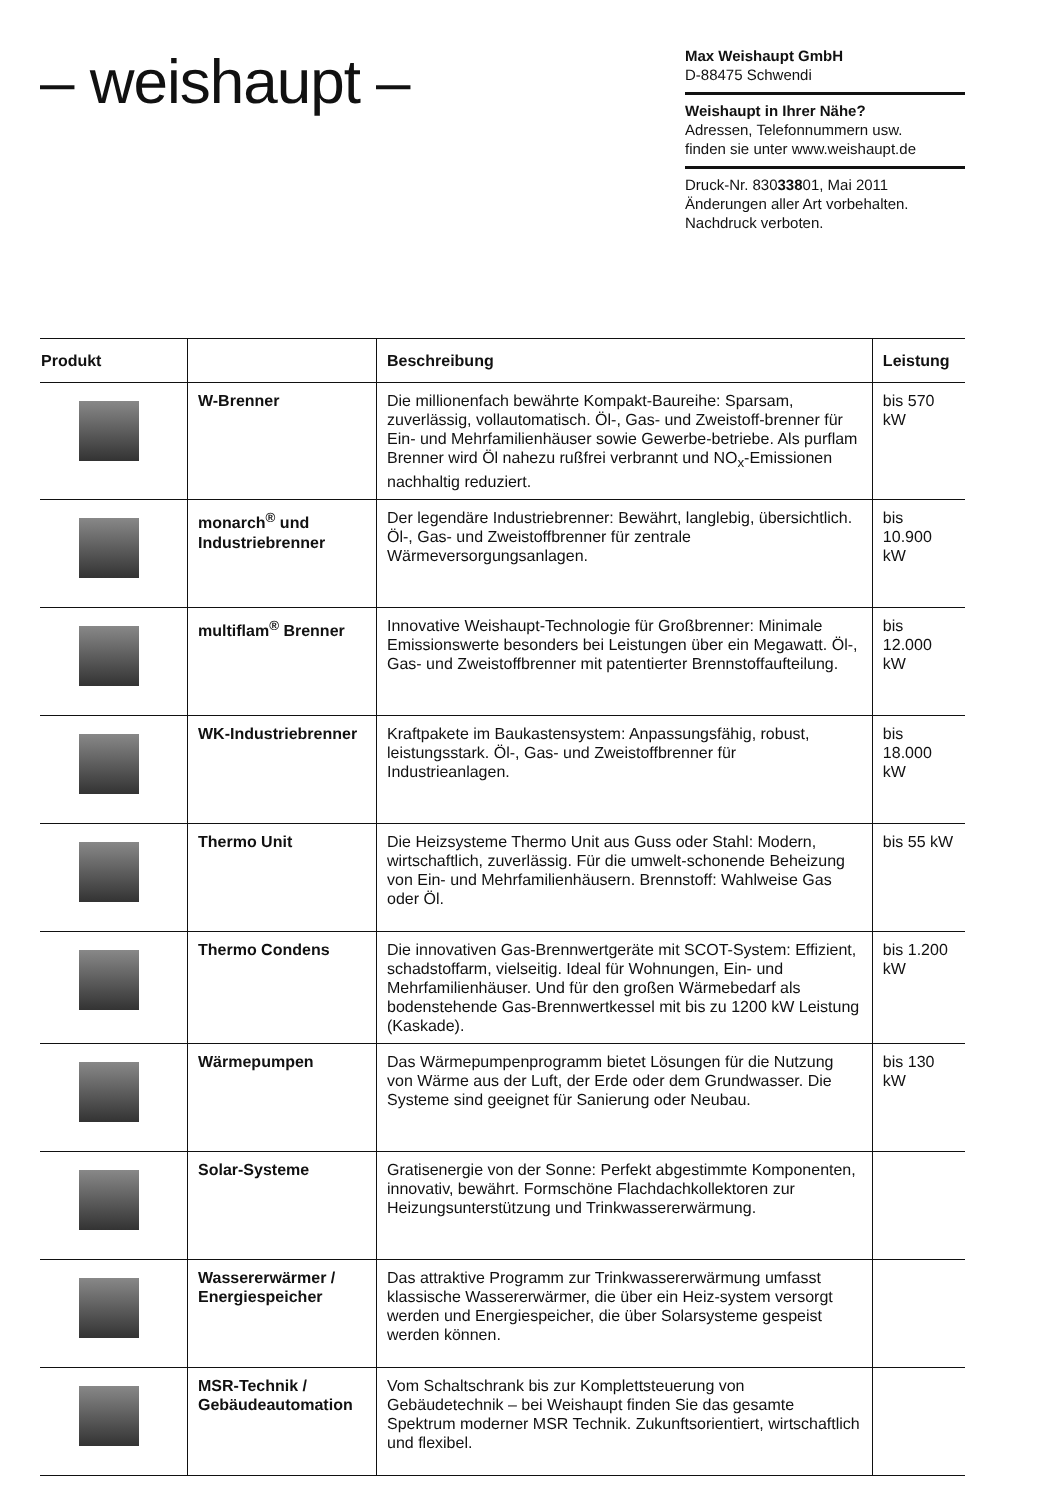– weishaupt –
Max Weishaupt GmbH
D-88475 Schwendi
Weishaupt in Ihrer Nähe?
Adressen, Telefonnummern usw.
finden sie unter www.weishaupt.de
Druck-Nr. 83033801, Mai 2011
Änderungen aller Art vorbehalten.
Nachdruck verboten.
| Produkt | | Beschreibung | Leistung |
| --- | --- | --- | --- |
| | W-Brenner | Die millionenfach bewährte Kompakt-Baureihe: Sparsam, zuverlässig, vollautomatisch. Öl-, Gas- und Zweistoff-brenner für Ein- und Mehrfamilienhäuser sowie Gewerbe-betriebe. Als purflam Brenner wird Öl nahezu rußfrei verbrannt und NO<sub>x</sub>-Emissionen nachhaltig reduziert. | bis 570 kW |
| | monarch<sup>®</sup> und Industriebrenner | Der legendäre Industriebrenner: Bewährt, langlebig, übersichtlich. Öl-, Gas- und Zweistoffbrenner für zentrale Wärmeversorgungsanlagen. | bis 10.900 kW |
| | multiflam<sup>®</sup> Brenner | Innovative Weishaupt-Technologie für Großbrenner: Minimale Emissionswerte besonders bei Leistungen über ein Megawatt. Öl-, Gas- und Zweistoffbrenner mit patentierter Brennstoffaufteilung. | bis 12.000 kW |
| | WK-Industriebrenner | Kraftpakete im Baukastensystem: Anpassungsfähig, robust, leistungsstark. Öl-, Gas- und Zweistoffbrenner für Industrieanlagen. | bis 18.000 kW |
| | Thermo Unit | Die Heizsysteme Thermo Unit aus Guss oder Stahl: Modern, wirtschaftlich, zuverlässig. Für die umwelt-schonende Beheizung von Ein- und Mehrfamilienhäusern. Brennstoff: Wahlweise Gas oder Öl. | bis 55 kW |
| | Thermo Condens | Die innovativen Gas-Brennwertgeräte mit SCOT-System: Effizient, schadstoffarm, vielseitig. Ideal für Wohnungen, Ein- und Mehrfamilienhäuser. Und für den großen Wärmebedarf als bodenstehende Gas-Brennwertkessel mit bis zu 1200 kW Leistung (Kaskade). | bis 1.200 kW |
| | Wärmepumpen | Das Wärmepumpenprogramm bietet Lösungen für die Nutzung von Wärme aus der Luft, der Erde oder dem Grundwasser. Die Systeme sind geeignet für Sanierung oder Neubau. | bis 130 kW |
| | Solar-Systeme | Gratisenergie von der Sonne: Perfekt abgestimmte Komponenten, innovativ, bewährt. Formschöne Flachdachkollektoren zur Heizungsunterstützung und Trinkwassererwärmung. | |
| | Wassererwärmer / Energiespeicher | Das attraktive Programm zur Trinkwassererwärmung umfasst klassische Wassererwärmer, die über ein Heiz-system versorgt werden und Energiespeicher, die über Solarsysteme gespeist werden können. | |
| | MSR-Technik / Gebäudeautomation | Vom Schaltschrank bis zur Komplettsteuerung von Gebäudetechnik – bei Weishaupt finden Sie das gesamte Spektrum moderner MSR Technik. Zukunftsorientiert, wirtschaftlich und flexibel. | |